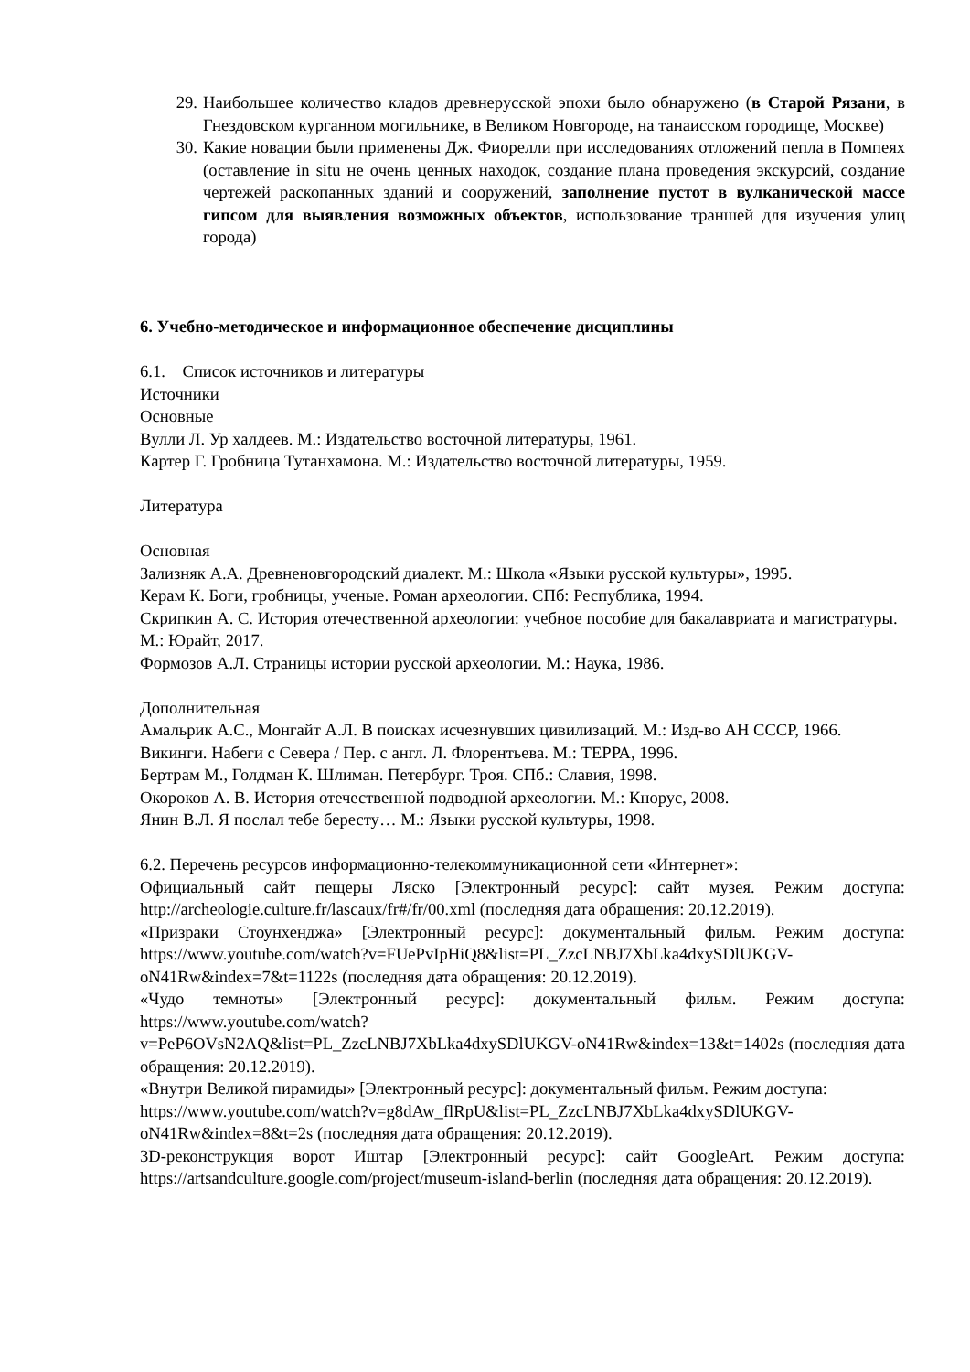29. Наибольшее количество кладов древнерусской эпохи было обнаружено (в Старой Рязани, в Гнездовском курганном могильнике, в Великом Новгороде, на танаисском городище, Москве)
30. Какие новации были применены Дж. Фиорелли при исследованиях отложений пепла в Помпеях (оставление in situ не очень ценных находок, создание плана проведения экскурсий, создание чертежей раскопанных зданий и сооружений, заполнение пустот в вулканической массе гипсом для выявления возможных объектов, использование траншей для изучения улиц города)
6. Учебно-методическое и информационное обеспечение дисциплины
6.1. Список источников и литературы
Источники
Основные
Вулли Л. Ур халдеев. М.: Издательство восточной литературы, 1961.
Картер Г. Гробница Тутанхамона. М.: Издательство восточной литературы, 1959.
Литература
Основная
Зализняк А.А. Древненовгородский диалект. М.: Школа «Языки русской культуры», 1995.
Керам К. Боги, гробницы, ученые. Роман археологии. СПб: Республика, 1994.
Скрипкин А. С. История отечественной археологии: учебное пособие для бакалавриата и магистратуры. М.: Юрайт, 2017.
Формозов А.Л. Страницы истории русской археологии. М.: Наука, 1986.
Дополнительная
Амальрик А.С., Монгайт А.Л. В поисках исчезнувших цивилизаций. М.: Изд-во АН СССР, 1966.
Викинги. Набеги с Севера / Пер. с англ. Л. Флорентьева. М.: ТЕРРА, 1996.
Бертрам М., Голдман К. Шлиман. Петербург. Троя. СПб.: Славия, 1998.
Окороков А. В. История отечественной подводной археологии. М.: Кнорус, 2008.
Янин В.Л. Я послал тебе бересту… М.: Языки русской культуры, 1998.
6.2. Перечень ресурсов информационно-телекоммуникационной сети «Интернет»:
Официальный сайт пещеры Ляско [Электронный ресурс]: сайт музея. Режим доступа: http://archeologie.culture.fr/lascaux/fr#/fr/00.xml (последняя дата обращения: 20.12.2019).
«Призраки Стоунхенджа» [Электронный ресурс]: документальный фильм. Режим доступа: https://www.youtube.com/watch?v=FUePvIpHiQ8&list=PL_ZzcLNBJ7XbLka4dxySDlUKGV-oN41Rw&index=7&t=1122s (последняя дата обращения: 20.12.2019).
«Чудо темноты» [Электронный ресурс]: документальный фильм. Режим доступа: https://www.youtube.com/watch?
v=PeP6OVsN2AQ&list=PL_ZzcLNBJ7XbLka4dxySDlUKGV-oN41Rw&index=13&t=1402s (последняя дата обращения: 20.12.2019).
«Внутри Великой пирамиды» [Электронный ресурс]: документальный фильм. Режим доступа:
https://www.youtube.com/watch?v=g8dAw_flRpU&list=PL_ZzcLNBJ7XbLka4dxySDlUKGV-oN41Rw&index=8&t=2s (последняя дата обращения: 20.12.2019).
3D-реконструкция ворот Иштар [Электронный ресурс]: сайт GoogleArt. Режим доступа: https://artsandculture.google.com/project/museum-island-berlin (последняя дата обращения: 20.12.2019).